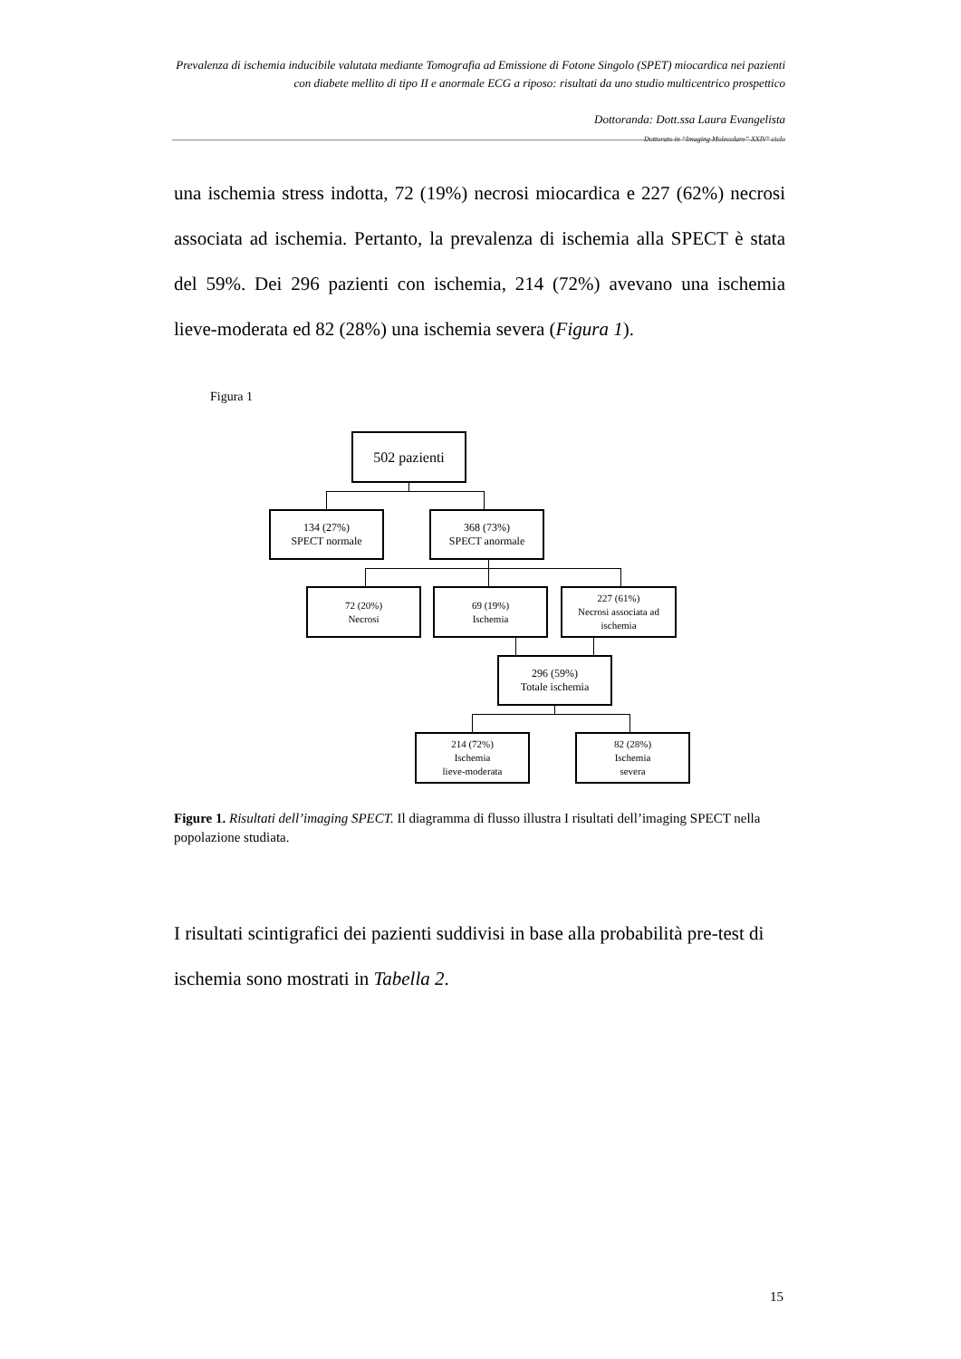Prevalenza di ischemia inducibile valutata mediante Tomografia ad Emissione di Fotone Singolo (SPET) miocardica nei pazienti con diabete mellito di tipo II e anormale ECG a riposo: risultati da uno studio multicentrico prospettico
Dottoranda: Dott.ssa Laura Evangelista
Dottorato in “Imaging Molecolare” XXIV° ciclo
una ischemia stress indotta, 72 (19%) necrosi miocardica e 227 (62%) necrosi associata ad ischemia. Pertanto, la prevalenza di ischemia alla SPECT è stata del 59%. Dei 296 pazienti con ischemia, 214 (72%) avevano una ischemia lieve-moderata ed 82 (28%) una ischemia severa (Figura 1).
Figura 1
502 pazienti
134 (27%)
SPECT normale
368 (73%)
SPECT anormale
72 (20%)
Necrosi
69 (19%)
Ischemia
227 (61%)
Necrosi associata ad
ischemia
296 (59%)
Totale ischemia
214 (72%)
Ischemia
lieve-moderata
82 (28%)
Ischemia
severa
Figure 1. Risultati dell’imaging SPECT. Il diagramma di flusso illustra I risultati dell’imaging SPECT nella popolazione studiata.
I risultati scintigrafici dei pazienti suddivisi in base alla probabilità pre-test di ischemia sono mostrati in Tabella 2.
15